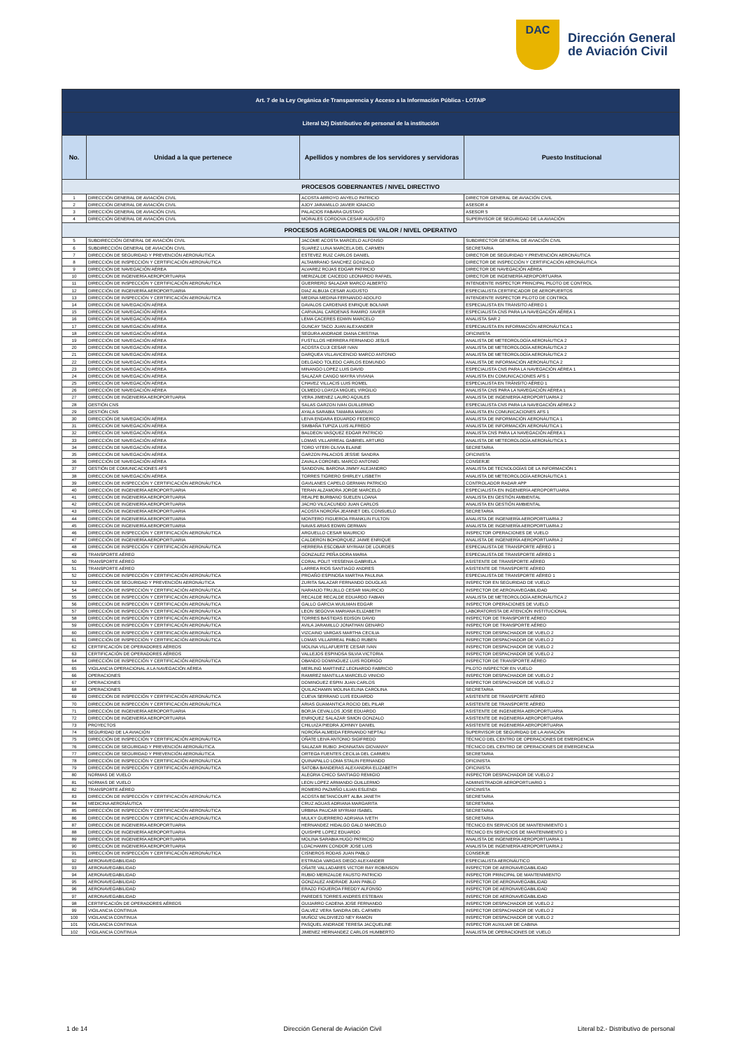DAC
Dirección General
de Aviación Civil
| Art. 7 de la Ley Orgánica de Transparencia y Acceso a la Información Pública - LOTAIP | | | |
| Literal b2) Distributivo de personal de la institución | | | |
| No. | Unidad a la que pertenece | Apellidos y nombres de los servidores y servidoras | Puesto Institucional |
| PROCESOS GOBERNANTES / NIVEL DIRECTIVO | | | |
| 1 | DIRECCIÓN GENERAL DE AVIACIÓN CIVIL | ACOSTA ARROYO ANYELO PATRICIO | DIRECTOR GENERAL DE AVIACIÓN CIVIL |
| 2 | DIRECCIÓN GENERAL DE AVIACIÓN CIVIL | AJOY JARAMILLO JAVIER IGNACIO | ASESOR 4 |
| 3 | DIRECCIÓN GENERAL DE AVIACIÓN CIVIL | PALACIOS FABARA GUSTAVO | ASESOR 5 |
| 4 | DIRECCIÓN GENERAL DE AVIACIÓN CIVIL | MORALES CORDOVA CESAR AUGUSTO | SUPERVISOR DE SEGURIDAD DE LA AVIACIÓN |
| PROCESOS AGREGADORES DE VALOR / NIVEL OPERATIVO | | | |
| 5 | SUBDIRECCIÓN GENERAL DE AVIACIÓN CIVIL | JACOME ACOSTA MARCELO ALFONSO | SUBDIRECTOR GENERAL DE AVIACIÓN CIVIL |
| 6 | SUBDIRECCIÓN GENERAL DE AVIACIÓN CIVIL | SUAREZ LUNA MARCELA DEL CARMEN | SECRETARIA |
| 7 | DIRECCIÓN DE SEGURIDAD Y PREVENCIÓN AERONÁUTICA | ESTEVEZ RUIZ CARLOS DANIEL | DIRECTOR DE SEGURIDAD Y PREVENCIÓN AERONÁUTICA |
| 8 | DIRECCIÓN DE INSPECCIÓN Y CERTIFICACIÓN AERONÁUTICA | ALTAMIRANO SANCHEZ GONZALO | DIRECTOR DE INSPECCIÓN Y CERTIFICACIÓN AERONÁUTICA |
| 9 | DIRECCIÓN DE NAVEGACIÓN AÉREA | ALVAREZ ROJAS EDGAR PATRICIO | DIRECTOR DE NAVEGACIÓN AÉREA |
| 10 | DIRECCIÓN DE INGENIERÍA AEROPORTUARIA | MERIZALDE CAICEDO LEONARDO RAFAEL | DIRECTOR DE INGENIERÍA AEROPORTUARIA |
| 11 | DIRECCIÓN DE INSPECCIÓN Y CERTIFICACIÓN AERONÁUTICA | GUERRERO SALAZAR MARCO ALBERTO | INTENDENTE INSPECTOR PRINCIPAL PILOTO DE CONTROL |
| 12 | DIRECCIÓN DE INGENIERÍA AEROPORTUARIA | DIAZ ALBUJA CESAR AUGUSTO | ESPECIALISTA CERTIFICADOR DE AEROPUERTOS |
| 13 | DIRECCIÓN DE INSPECCIÓN Y CERTIFICACIÓN AERONÁUTICA | MEDINA MEDINA FERNANDO ADOLFO | INTENDENTE INSPECTOR PILOTO DE CONTROL |
| 14 | DIRECCIÓN DE NAVEGACIÓN AÉREA | DAVALOS CARDENAS ENRIQUE BOLIVAR | ESPECIALISTA EN TRÁNSITO AÉREO 1 |
| 15 | DIRECCIÓN DE NAVEGACIÓN AÉREA | CARVAJAL CARDENAS RAMIRO XAVIER | ESPECIALISTA CNS PARA LA NAVEGACIÓN AÉREA 1 |
| 16 | DIRECCIÓN DE NAVEGACIÓN AÉREA | LEMA CACERES EDWIN MARCELO | ANALISTA SAR 2 |
| 17 | DIRECCIÓN DE NAVEGACIÓN AÉREA | GUNCAY TACO JUAN ALEXANDER | ESPECIALISTA EN INFORMACIÓN AERONÁUTICA 1 |
| 18 | DIRECCIÓN DE NAVEGACIÓN AÉREA | SEGURA ANDRADE DIANA CRISTINA | OFICINISTA |
| 19 | DIRECCIÓN DE NAVEGACIÓN AÉREA | FUSTILLOS HERRERA FERNANDO JESUS | ANALISTA DE METEOROLOGÍA AERONÁUTICA 2 |
| 20 | DIRECCIÓN DE NAVEGACIÓN AÉREA | ACOSTA CUJI CESAR IVAN | ANALISTA DE METEOROLOGÍA AERONÁUTICA 2 |
| 21 | DIRECCIÓN DE NAVEGACIÓN AÉREA | DARQUEA VILLAVICENCIO MARCO ANTONIO | ANALISTA DE METEOROLOGÍA AERONÁUTICA 2 |
| 22 | DIRECCIÓN DE NAVEGACIÓN AÉREA | DELGADO TOLEDO CARLOS EDMUNDO | ANALISTA DE INFORMACIÓN AERONÁUTICA 2 |
| 23 | DIRECCIÓN DE NAVEGACIÓN AÉREA | MINANGO LOPEZ LUIS DAVID | ESPECIALISTA CNS PARA LA NAVEGACIÓN AÉREA 1 |
| 24 | DIRECCIÓN DE NAVEGACIÓN AÉREA | SALAZAR CANGO MAYRA VIVIANA | ANALISTA EN COMUNICACIONES AFS 1 |
| 25 | DIRECCIÓN DE NAVEGACIÓN AÉREA | CHAVEZ VILLACIS LUIS ROMEL | ESPECIALISTA EN TRÁNSITO AÉREO 1 |
| 26 | DIRECCIÓN DE NAVEGACIÓN AÉREA | OLMEDO LOAYZA MIGUEL VIRGILIO | ANALISTA CNS PARA LA NAVEGACIÓN AÉREA 1 |
| 27 | DIRECCIÓN DE INGENIERÍA AEROPORTUARIA | VERA JIMENEZ LAURO AQUILES | ANALISTA DE INGENIERÍA AEROPORTUARIA 2 |
| 28 | GESTIÓN CNS | SALAS GARZON IVAN GUILLERMO | ESPECIALISTA CNS PARA LA NAVEGACIÓN AÉREA 2 |
| 29 | GESTIÓN CNS | AYALA SARABIA TAMARA MARIUXI | ANALISTA EN COMUNICACIONES AFS 1 |
| 30 | DIRECCIÓN DE NAVEGACIÓN AÉREA | LEIVA ENDARA EDUARDO FEDERICO | ANALISTA DE INFORMACIÓN AERONÁUTICA 1 |
| 31 | DIRECCIÓN DE NAVEGACIÓN AÉREA | SIMBAÑA TUPIZA LUIS ALFREDO | ANALISTA DE INFORMACIÓN AERONÁUTICA 1 |
| 32 | DIRECCIÓN DE NAVEGACIÓN AÉREA | BALDEON VASQUEZ EDGAR PATRICIO | ANALISTA CNS PARA LA NAVEGACIÓN AÉREA 1 |
| 33 | DIRECCIÓN DE NAVEGACIÓN AÉREA | LOMAS VILLARREAL GABRIEL ARTURO | ANALISTA DE METEOROLOGÍA AERONÁUTICA 1 |
| 34 | DIRECCIÓN DE NAVEGACIÓN AÉREA | TORO VITERI OLIVIA ELAINE | SECRETARIA |
| 35 | DIRECCIÓN DE NAVEGACIÓN AÉREA | GARZON PALACIOS JESSIE SANDRA | OFICINISTA |
| 36 | DIRECCIÓN DE NAVEGACIÓN AÉREA | ZAVALA CORONEL MARCO ANTONIO | CONSERJE |
| 37 | GESTIÓN DE COMUNICACIONES AFS | SANDOVAL BARONA JIMMY ALEJANDRO | ANALISTA DE TECNOLOGÍAS DE LA INFORMACIÓN 1 |
| 38 | DIRECCIÓN DE NAVEGACIÓN AÉREA | TORRES TIGRERO SHIRLEY LISBETH | ANALISTA DE METEOROLOGÍA AERONÁUTICA 1 |
| 39 | DIRECCIÓN DE INSPECCIÓN Y CERTIFICACIÓN AERONÁUTICA | GAVILANES CAPELO GERMAN PATRICIO | CONTROLADOR RADAR APP |
| 40 | DIRECCIÓN DE INGENIERÍA AEROPORTUARIA | TERAN ALZAMORA JORGE MARCELO | ESPECIALISTA EN INGENIERÍA AEROPORTUARIA |
| 41 | DIRECCIÓN DE INGENIERÍA AEROPORTUARIA | REALPE BURBANO SUELEN LOANA | ANALISTA EN GESTIÓN AMBIENTAL |
| 42 | DIRECCIÓN DE INGENIERÍA AEROPORTUARIA | JACHO VILCACUNDO JUAN CARLOS | ANALISTA EN GESTIÓN AMBIENTAL |
| 43 | DIRECCIÓN DE INGENIERÍA AEROPORTUARIA | ACOSTA NOROÑA JEANNET DEL CONSUELO | SECRETARIA |
| 44 | DIRECCIÓN DE INGENIERÍA AEROPORTUARIA | MONTERO FIGUEROA FRANKLIN FULTON | ANALISTA DE INGENIERÍA AEROPORTUARIA 2 |
| 45 | DIRECCIÓN DE INGENIERÍA AEROPORTUARIA | NAVAS ARIAS EDWIN GERMAN | ANALISTA DE INGENIERÍA AEROPORTUARIA 2 |
| 46 | DIRECCIÓN DE INSPECCIÓN Y CERTIFICACIÓN AERONÁUTICA | ARGUELLO CESAR MAURICIO | INSPECTOR OPERACIONES DE VUELO |
| 47 | DIRECCIÓN DE INGENIERÍA AEROPORTUARIA | CALDERON BOHORQUEZ JAIME ENRIQUE | ANALISTA DE INGENIERÍA AEROPORTUARIA 2 |
| 48 | DIRECCIÓN DE INSPECCIÓN Y CERTIFICACIÓN AERONÁUTICA | HERRERA ESCOBAR MYRIAM DE LOURDES | ESPECIALISTA DE TRANSPORTE AÉREO 1 |
| 49 | TRANSPORTE AÉREO | GONZALEZ PEÑA DORA MARIA | ESPECIALISTA DE TRANSPORTE AÉREO 1 |
| 50 | TRANSPORTE AÉREO | CORAL POLIT YESSENIA GABRIELA | ASISTENTE DE TRANSPORTE AÉREO |
| 51 | TRANSPORTE AÉREO | LARREA RIOS SANTIAGO ANDRES | ASISTENTE DE TRANSPORTE AÉREO |
| 52 | DIRECCIÓN DE INSPECCIÓN Y CERTIFICACIÓN AERONÁUTICA | PROAÑO ESPINOSA MARTHA PAULINA | ESPECIALISTA DE TRANSPORTE AÉREO 1 |
| 53 | DIRECCIÓN DE SEGURIDAD Y PREVENCIÓN AERONÁUTICA | ZURITA SALAZAR FERNANDO DOUGLAS | INSPECTOR EN SEGURIDAD DE VUELO |
| 54 | DIRECCIÓN DE INSPECCIÓN Y CERTIFICACIÓN AERONÁUTICA | NARANJO TRUJILLO CESAR MAURICIO | INSPECTOR DE AERONAVEGABILIDAD |
| 55 | DIRECCIÓN DE INSPECCIÓN Y CERTIFICACIÓN AERONÁUTICA | RECALDE RECALDE EDUARDO FABIAN | ANALISTA DE METEOROLOGÍA AERONÁUTICA 2 |
| 56 | DIRECCIÓN DE INSPECCIÓN Y CERTIFICACIÓN AERONÁUTICA | GALLO GARCIA WUILMAN EDGAR | INSPECTOR OPERACIONES DE VUELO |
| 57 | DIRECCIÓN DE INSPECCIÓN Y CERTIFICACIÓN AERONÁUTICA | LEON SEGOVIA MARIANA ELIZABETH | LABORATORISTA DE ATENCIÓN INSTITUCIONAL |
| 58 | DIRECCIÓN DE INSPECCIÓN Y CERTIFICACIÓN AERONÁUTICA | TORRES BASTIDAS EDISON DAVID | INSPECTOR DE TRANSPORTE AÉREO |
| 59 | DIRECCIÓN DE INSPECCIÓN Y CERTIFICACIÓN AERONÁUTICA | AVILA JARAMILLO JONATHAN GENARO | INSPECTOR DE TRANSPORTE AÉREO |
| 60 | DIRECCIÓN DE INSPECCIÓN Y CERTIFICACIÓN AERONÁUTICA | VIZCAINO VARGAS MARTHA CECILIA | INSPECTOR DESPACHADOR DE VUELO 2 |
| 61 | DIRECCIÓN DE INSPECCIÓN Y CERTIFICACIÓN AERONÁUTICA | LOMAS VILLARREAL PABLO RUBEN | INSPECTOR DESPACHADOR DE VUELO 2 |
| 62 | CERTIFICACIÓN DE OPERADORES AÉREOS | MOLINA VILLAFUERTE CESAR IVAN | INSPECTOR DESPACHADOR DE VUELO 2 |
| 63 | CERTIFICACIÓN DE OPERADORES AÉREOS | VALLEJOS ESPINOSA SILVIA VICTORIA | INSPECTOR DESPACHADOR DE VUELO 2 |
| 64 | DIRECCIÓN DE INSPECCIÓN Y CERTIFICACIÓN AERONÁUTICA | OBANDO DOMINGUEZ LUIS RODRIGO | INSPECTOR DE TRANSPORTE AÉREO |
| 65 | VIGILANCIA OPERACIONAL A LA NAVEGACIÓN AÉREA | MERLING MARTINEZ LEONARDO FABRICIO | PILOTO INSPECTOR EN VUELO |
| 66 | OPERACIONES | RAMIREZ MANTILLA MARCELO VINICIO | INSPECTOR DESPACHADOR DE VUELO 2 |
| 67 | OPERACIONES | DOMINGUEZ ESPIN JUAN CARLOS | INSPECTOR DESPACHADOR DE VUELO 2 |
| 68 | OPERACIONES | QUILACHAMIN MOLINA ELINA CAROLINA | SECRETARIA |
| 69 | DIRECCIÓN DE INSPECCIÓN Y CERTIFICACIÓN AERONÁUTICA | CUEVA SERRANO LUIS EDUARDO | ASISTENTE DE TRANSPORTE AÉREO |
| 70 | DIRECCIÓN DE INSPECCIÓN Y CERTIFICACIÓN AERONÁUTICA | ARIAS GUAMANTICA ROCIO DEL PILAR | ASISTENTE DE TRANSPORTE AÉREO |
| 71 | DIRECCIÓN DE INGENIERÍA AEROPORTUARIA | BORJA CEVALLOS JOSE EDUARDO | ASISTENTE DE INGENIERÍA AEROPORTUARIA |
| 72 | DIRECCIÓN DE INGENIERÍA AEROPORTUARIA | ENRIQUEZ SALAZAR SIMON GONZALO | ASISTENTE DE INGENIERÍA AEROPORTUARIA |
| 73 | PROYECTOS | CHILUIZA PIEDRA JOHNNY DANIEL | ASISTENTE DE INGENIERÍA AEROPORTUARIA |
| 74 | SEGURIDAD DE LA AVIACIÓN | NOROÑA ALMEIDA FERNANDO NEPTALI | SUPERVISOR DE SEGURIDAD DE LA AVIACIÓN |
| 75 | DIRECCIÓN DE INSPECCIÓN Y CERTIFICACIÓN AERONÁUTICA | OÑATE LEIVA ANTONIO SIGIFREDO | TÉCNICO DEL CENTRO DE OPERACIONES DE EMERGENCIA |
| 76 | DIRECCIÓN DE SEGURIDAD Y PREVENCIÓN AERONÁUTICA | SALAZAR RUBIO JHONNATAN GIOVANNY | TÉCNICO DEL CENTRO DE OPERACIONES DE EMERGENCIA |
| 77 | DIRECCIÓN DE SEGURIDAD Y PREVENCIÓN AERONÁUTICA | ORTEGA FUENTES CECILIA DEL CARMEN | SECRETARIA |
| 78 | DIRECCIÓN DE INSPECCIÓN Y CERTIFICACIÓN AERONÁUTICA | QUINAPALLO LOMA STALIN FERNANDO | OFICINISTA |
| 79 | DIRECCIÓN DE INSPECCIÓN Y CERTIFICACIÓN AERONÁUTICA | SATOBA BANDERAS ALEXANDRA ELIZABETH | OFICINISTA |
| 80 | NORMAS DE VUELO | ALEGRIA CHICO SANTIAGO REMIGIO | INSPECTOR DESPACHADOR DE VUELO 2 |
| 81 | NORMAS DE VUELO | LEON LOPEZ ARMANDO GUILLERMO | ADMINISTRADOR AEROPORTUARIO 1 |
| 82 | TRANSPORTE AÉREO | ROMERO PAZMIÑO LILIAN ESLENDI | OFICINISTA |
| 83 | DIRECCIÓN DE INSPECCIÓN Y CERTIFICACIÓN AERONÁUTICA | ACOSTA BETANCOURT ALBA JANETH | SECRETARIA |
| 84 | MEDICINA AERONÁUTICA | CRUZ AGUAS ADRIANA MARGARITA | SECRETARIA |
| 85 | DIRECCIÓN DE INSPECCIÓN Y CERTIFICACIÓN AERONÁUTICA | URBINA PAUCAR MYRIAM ISABEL | SECRETARIA |
| 86 | DIRECCIÓN DE INSPECCIÓN Y CERTIFICACIÓN AERONÁUTICA | MULKY GUERRERO ADRIANA IVETH | SECRETARIA |
| 87 | DIRECCIÓN DE INGENIERÍA AEROPORTUARIA | HERNANDEZ HIDALGO GALO MARCELO | TÉCNICO EN SERVICIOS DE MANTENIMIENTO 1 |
| 88 | DIRECCIÓN DE INGENIERÍA AEROPORTUARIA | QUISHPE LOPEZ EDUARDO | TÉCNICO EN SERVICIOS DE MANTENIMIENTO 1 |
| 89 | DIRECCIÓN DE INGENIERÍA AEROPORTUARIA | MOLINA SARABIA HUGO PATRICIO | ANALISTA DE INGENIERÍA AEROPORTUARIA 1 |
| 90 | DIRECCIÓN DE INGENIERÍA AEROPORTUARIA | LOACHAMIN CONDOR JOSE LUIS | ANALISTA DE INGENIERÍA AEROPORTUARIA 2 |
| 91 | DIRECCIÓN DE INSPECCIÓN Y CERTIFICACIÓN AERONÁUTICA | CISNEROS RODAS JUAN PABLO | CONSERJE |
| 92 | AERONAVEGABILIDAD | ESTRADA VARGAS DIEGO ALEXANDER | ESPECIALISTA AERONÁUTICO |
| 93 | AERONAVEGABILIDAD | OÑATE VALLADARES VICTOR RAY ROBINSON | INSPECTOR DE AERONAVEGABILIDAD |
| 94 | AERONAVEGABILIDAD | RUBIO MERIZALDE FAUSTO PATRICIO | INSPECTOR PRINCIPAL DE MANTENIMIENTO |
| 95 | AERONAVEGABILIDAD | GONZALEZ ANDRADE JUAN PABLO | INSPECTOR DE AERONAVEGABILIDAD |
| 96 | AERONAVEGABILIDAD | ERAZO FIGUEROA FREDDY ALFONSO | INSPECTOR DE AERONAVEGABILIDAD |
| 97 | AERONAVEGABILIDAD | PAREDES TORRES ANDRES ESTEBAN | INSPECTOR DE AERONAVEGABILIDAD |
| 98 | CERTIFICACIÓN DE OPERADORES AÉREOS | GUIJARRO CADENA JOSE FERNANDO | INSPECTOR DESPACHADOR DE VUELO 2 |
| 99 | VIGILANCIA CONTINUA | GALVEZ VERA SANDRA DEL CARMEN | INSPECTOR DESPACHADOR DE VUELO 2 |
| 100 | VIGILANCIA CONTINUA | MUÑOZ VALDIVIEZO NEY RAMON | INSPECTOR DESPACHADOR DE VUELO 2 |
| 101 | VIGILANCIA CONTINUA | PASQUEL ANDRADE TERESA JACQUELINE | INSPECTOR AUXILIAR DE CABINA |
| 102 | VIGILANCIA CONTINUA | JIMENEZ HERNANDEZ CARLOS HUMBERTO | ANALISTA DE OPERACIONES DE VUELO |
1 de 14 Dirección General de Aviación Civil Literal b2.- Distributivo de personal